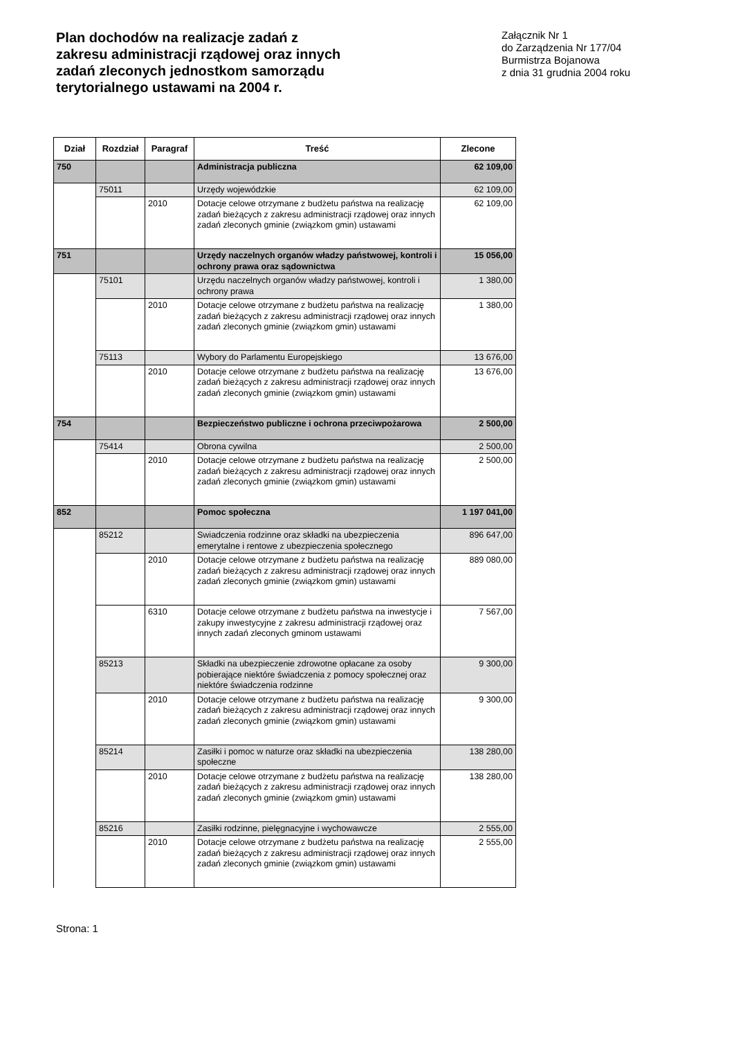Plan dochodów na realizacje zadań z zakresu administracji rządowej oraz innych zadań zleconych jednostkom samorządu terytorialnego ustawami na 2004 r.
Załącznik Nr 1
do Zarządzenia Nr 177/04
Burmistrza Bojanowa
z dnia 31 grudnia 2004 roku
| Dział | Rozdział | Paragraf | Treść | Zlecone |
| --- | --- | --- | --- | --- |
| 750 | | | Administracja publiczna | 62 109,00 |
| | 75011 | | Urzędy wojewódzkie | 62 109,00 |
| | | 2010 | Dotacje celowe otrzymane z budżetu państwa na realizację zadań bieżących z zakresu administracji rządowej oraz innych zadań zleconych gminie (związkom gmin) ustawami | 62 109,00 |
| 751 | | | Urzędy naczelnych organów władzy państwowej, kontroli i ochrony prawa oraz sądownictwa | 15 056,00 |
| | 75101 | | Urzędu naczelnych organów władzy państwowej, kontroli i ochrony prawa | 1 380,00 |
| | | 2010 | Dotacje celowe otrzymane z budżetu państwa na realizację zadań bieżących z zakresu administracji rządowej oraz innych zadań zleconych gminie (związkom gmin) ustawami | 1 380,00 |
| | 75113 | | Wybory do Parlamentu Europejskiego | 13 676,00 |
| | | 2010 | Dotacje celowe otrzymane z budżetu państwa na realizację zadań bieżących z zakresu administracji rządowej oraz innych zadań zleconych gminie (związkom gmin) ustawami | 13 676,00 |
| 754 | | | Bezpieczeństwo publiczne i ochrona przeciwpożarowa | 2 500,00 |
| | 75414 | | Obrona cywilna | 2 500,00 |
| | | 2010 | Dotacje celowe otrzymane z budżetu państwa na realizację zadań bieżących z zakresu administracji rządowej oraz innych zadań zleconych gminie (związkom gmin) ustawami | 2 500,00 |
| 852 | | | Pomoc społeczna | 1 197 041,00 |
| | 85212 | | Swiadczenia rodzinne oraz składki na ubezpieczenia emerytalne i rentowe z ubezpieczenia społecznego | 896 647,00 |
| | | 2010 | Dotacje celowe otrzymane z budżetu państwa na realizację zadań bieżących z zakresu administracji rządowej oraz innych zadań zleconych gminie (związkom gmin) ustawami | 889 080,00 |
| | | 6310 | Dotacje celowe otrzymane z budżetu państwa na inwestycje i zakupy inwestycyjne z zakresu administracji rządowej oraz innych zadań zleconych gminom ustawami | 7 567,00 |
| | 85213 | | Składki na ubezpieczenie zdrowotne opłacane za osoby pobierające niektóre świadczenia z pomocy społecznej oraz niektóre świadczenia rodzinne | 9 300,00 |
| | | 2010 | Dotacje celowe otrzymane z budżetu państwa na realizację zadań bieżących z zakresu administracji rządowej oraz innych zadań zleconych gminie (związkom gmin) ustawami | 9 300,00 |
| | 85214 | | Zasiłki i pomoc w naturze oraz składki na ubezpieczenia społeczne | 138 280,00 |
| | | 2010 | Dotacje celowe otrzymane z budżetu państwa na realizację zadań bieżących z zakresu administracji rządowej oraz innych zadań zleconych gminie (związkom gmin) ustawami | 138 280,00 |
| | 85216 | | Zasiłki rodzinne, pielęgnacyjne i wychowawcze | 2 555,00 |
| | | 2010 | Dotacje celowe otrzymane z budżetu państwa na realizację zadań bieżących z zakresu administracji rządowej oraz innych zadań zleconych gminie (związkom gmin) ustawami | 2 555,00 |
Strona: 1